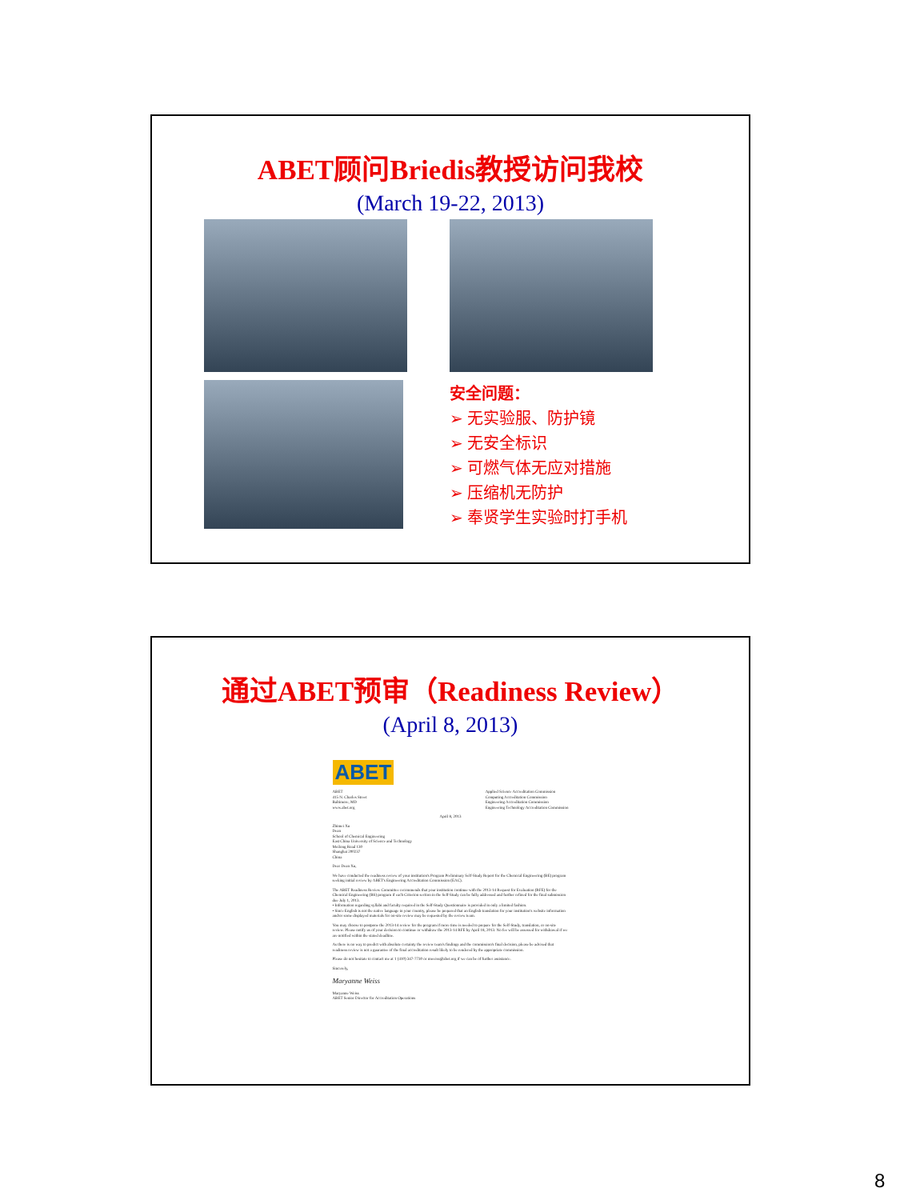ABET顾问Briedis教授访问我校
(March 19-22, 2013)
安全问题：
➢ 无实验服、防护镜
➢ 无安全标识
➢ 可燃气体无应对措施
➢ 压缩机无防护
➢ 奉贤学生实验时打手机
通过ABET预审（Readiness Review）
(April 8, 2013)
ABET
ABET
415 N. Charles Street
Baltimore, MD
www.abet.org
Applied Science Accreditation Commission
Computing Accreditation Commission
Engineering Accreditation Commission
Engineering Technology Accreditation Commission
April 8, 2013
Zhimei Xu
Dean
School of Chemical Engineering
East China University of Science and Technology
Meilong Road 130
Shanghai 200237
China
Dear Dean Xu,
We have conducted the readiness review of your institution's Program Preliminary Self-Study Report for the Chemical Engineering (BE) program seeking initial review by ABET's Engineering Accreditation Commission (EAC).
The ABET Readiness Review Committee recommends that your institution continue with the 2013-14 Request for Evaluation (RFE) for the Chemical Engineering (BS) program if each Criterion section in the Self-Study can be fully addressed and further refined for the final submission due July 1, 2013.
• Information regarding syllabi and faculty required in the Self-Study Questionnaire is provided in only a limited fashion.
• Since English is not the native language in your country, please be prepared that an English translation for your institution's website information and/or some displayed materials for on-site review may be requested by the review team.
You may choose to postpone the 2013-14 review for the program if more time is needed to prepare for the Self-Study, translation, or on-site review. Please notify us of your decision to continue or withdraw the 2013-14 RFE by April 18, 2013. No fee will be assessed for withdrawal if we are notified within the stated deadline.
As there is no way to predict with absolute certainty the review team's findings and the commission's final decision, please be advised that readiness review is not a guarantee of the final accreditation result likely to be rendered by the appropriate commission.
Please do not hesitate to contact me at 1 (410) 347-7730 or mweiss@abet.org if we can be of further assistance.
Sincerely,
Maryanne Weiss
Maryanne Weiss
ABET Senior Director for Accreditation Operations
8